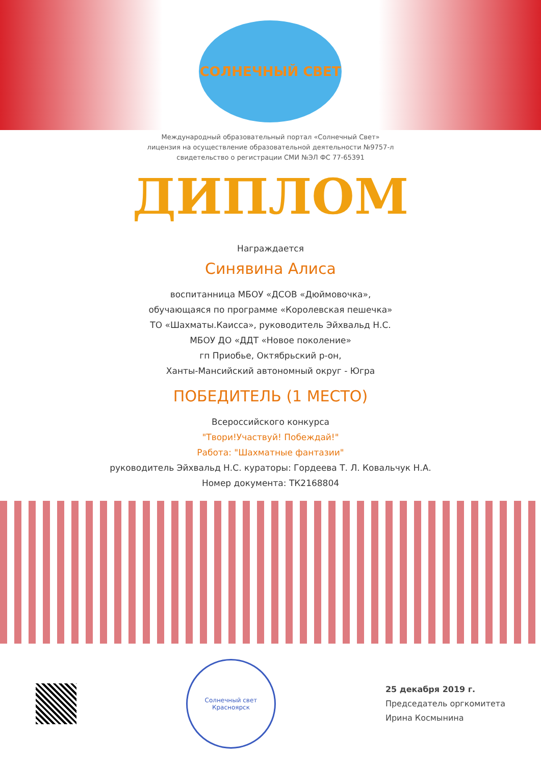СОЛНЕЧНЫЙ СВЕТ
Международный образовательный портал «Солнечный Свет»
лицензия на осуществление образовательной деятельности №9757-л
свидетельство о регистрации СМИ №ЭЛ ФС 77-65391
ДИПЛОМ
Награждается
Синявина Алиса
воспитанница МБОУ «ДСОВ «Дюймовочка»,
обучающаяся по программе «Королевская пешечка»
ТО «Шахматы.Каисса», руководитель Эйхвальд Н.С.
МБОУ ДО «ДДТ «Новое поколение»
гп Приобье, Октябрьский р-он,
Ханты-Мансийский автономный округ - Югра
ПОБЕДИТЕЛЬ (1 МЕСТО)
Всероссийского конкурса
"Твори!Участвуй! Побеждай!"
Работа: "Шахматные фантазии"
руководитель Эйхвальд Н.С. кураторы: Гордеева Т. Л. Ковальчук Н.А.
Номер документа: ТК2168804
Солнечный свет
Красноярск
25 декабря 2019 г.
Председатель оргкомитета
Ирина Космынина